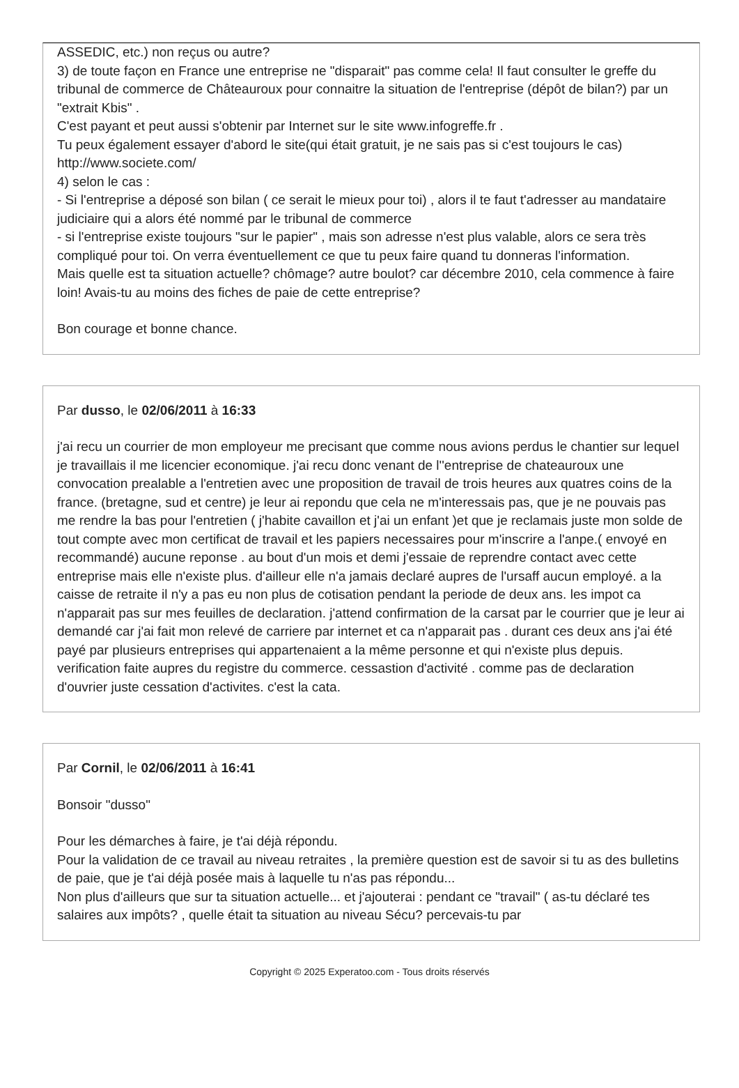ASSEDIC, etc.) non reçus ou autre?
3) de toute façon en France une entreprise ne "disparait" pas comme cela! Il faut consulter le greffe du tribunal de commerce de Châteauroux pour connaitre la situation de l'entreprise (dépôt de bilan?) par un "extrait Kbis" .
C'est payant et peut aussi s'obtenir par Internet sur le site www.infogreffe.fr .
Tu peux également essayer d'abord le site(qui était gratuit, je ne sais pas si c'est toujours le cas) http://www.societe.com/
4) selon le cas :
- Si l'entreprise a déposé son bilan ( ce serait le mieux pour toi) , alors il te faut t'adresser au mandataire judiciaire qui a alors été nommé par le tribunal de commerce
- si l'entreprise existe toujours "sur le papier" , mais son adresse n'est plus valable, alors ce sera très compliqué pour toi. On verra éventuellement ce que tu peux faire quand tu donneras l'information.
Mais quelle est ta situation actuelle? chômage? autre boulot? car décembre 2010, cela commence à faire loin! Avais-tu au moins des fiches de paie de cette entreprise?
Bon courage et bonne chance.
Par dusso, le 02/06/2011 à 16:33
j'ai recu un courrier de mon employeur me precisant que comme nous avions perdus le chantier sur lequel je travaillais il me licencier economique. j'ai recu donc venant de l''entreprise de chateauroux une convocation prealable a l'entretien avec une proposition de travail de trois heures aux quatres coins de la france. (bretagne, sud et centre) je leur ai repondu que cela ne m'interessais pas, que je ne pouvais pas me rendre la bas pour l'entretien ( j'habite cavaillon et j'ai un enfant )et que je reclamais juste mon solde de tout compte avec mon certificat de travail et les papiers necessaires pour m'inscrire a l'anpe.( envoyé en recommandé) aucune reponse . au bout d'un mois et demi j'essaie de reprendre contact avec cette entreprise mais elle n'existe plus. d'ailleur elle n'a jamais declaré aupres de l'ursaff aucun employé. a la caisse de retraite il n'y a pas eu non plus de cotisation pendant la periode de deux ans. les impot ca n'apparait pas sur mes feuilles de declaration. j'attend confirmation de la carsat par le courrier que je leur ai demandé car j'ai fait mon relevé de carriere par internet et ca n'apparait pas . durant ces deux ans j'ai été payé par plusieurs entreprises qui appartenaient a la même personne et qui n'existe plus depuis. verification faite aupres du registre du commerce. cessastion d'activité . comme pas de declaration d'ouvrier juste cessation d'activites. c'est la cata.
Par Cornil, le 02/06/2011 à 16:41
Bonsoir "dusso"
Pour les démarches à faire, je t'ai déjà répondu.
Pour la validation de ce travail au niveau retraites , la première question est de savoir si tu as des bulletins de paie, que je t'ai déjà posée mais à laquelle tu n'as pas répondu...
Non plus d'ailleurs que sur ta situation actuelle... et j'ajouterai : pendant ce "travail" ( as-tu déclaré tes salaires aux impôts? , quelle était ta situation au niveau Sécu? percevais-tu par
Copyright © 2025 Experatoo.com - Tous droits réservés